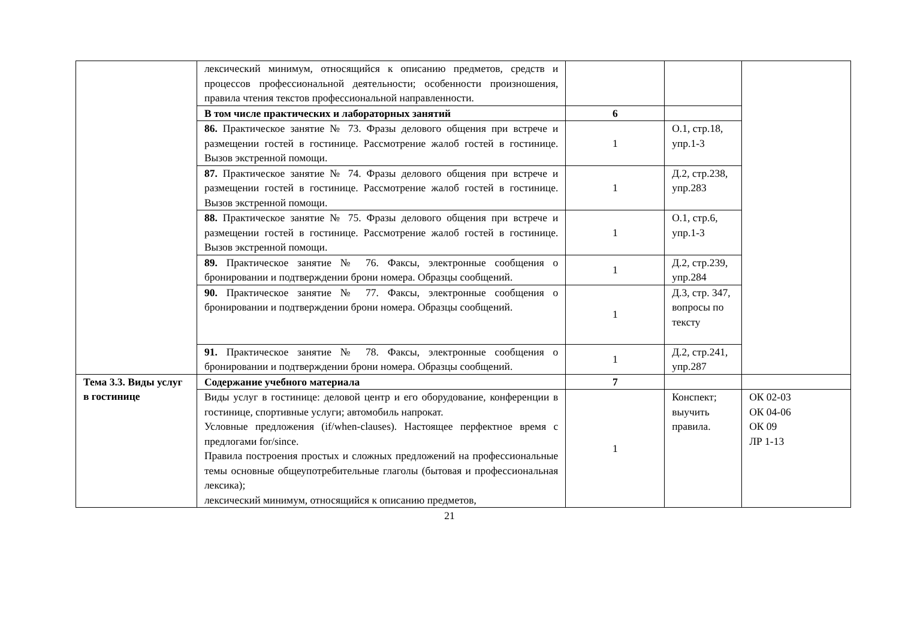| | лексический минимум, относящийся к описанию предметов, средств и процессов профессиональной деятельности; особенности произношения, правила чтения текстов профессиональной направленности. | | | |
| | В том числе практических и лабораторных занятий | 6 | | |
| | 86. Практическое занятие № 73. Фразы делового общения при встрече и размещении гостей в гостинице. Рассмотрение жалоб гостей в гостинице. Вызов экстренной помощи. | 1 | О.1, стр.18, упр.1-3 | |
| | 87. Практическое занятие № 74. Фразы делового общения при встрече и размещении гостей в гостинице. Рассмотрение жалоб гостей в гостинице. Вызов экстренной помощи. | 1 | Д.2, стр.238, упр.283 | |
| | 88. Практическое занятие № 75. Фразы делового общения при встрече и размещении гостей в гостинице. Рассмотрение жалоб гостей в гостинице. Вызов экстренной помощи. | 1 | О.1, стр.6, упр.1-3 | |
| | 89. Практическое занятие № 76. Факсы, электронные сообщения о бронировании и подтверждении брони номера. Образцы сообщений. | 1 | Д.2, стр.239, упр.284 | |
| | 90. Практическое занятие № 77. Факсы, электронные сообщения о бронировании и подтверждении брони номера. Образцы сообщений. | 1 | Д.3, стр. 347, вопросы по тексту | |
| | 91. Практическое занятие № 78. Факсы, электронные сообщения о бронировании и подтверждении брони номера. Образцы сообщений. | 1 | Д.2, стр.241, упр.287 | |
| Тема 3.3. Виды услуг в гостинице | Содержание учебного материала | 7 | | |
| | Виды услуг в гостинице: деловой центр и его оборудование, конференции в гостинице, спортивные услуги; автомобиль напрокат. Условные предложения (if/when-clauses). Настоящее перфектное время с предлогами for/since. Правила построения простых и сложных предложений на профессиональные темы основные общеупотребительные глаголы (бытовая и профессиональная лексика); лексический минимум, относящийся к описанию предметов, | 1 | Конспект; выучить правила. | ОК 02-03 ОК 04-06 ОК 09 ЛР 1-13 |
21